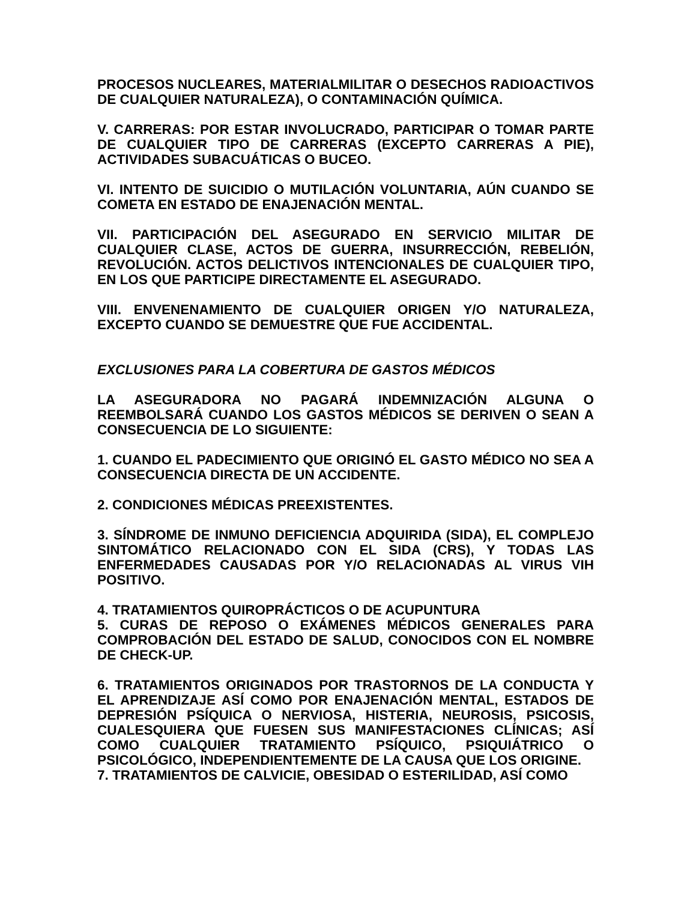PROCESOS NUCLEARES, MATERIALMILITAR O DESECHOS RADIOACTIVOS DE CUALQUIER NATURALEZA), O CONTAMINACIÓN QUÍMICA.
V. CARRERAS: POR ESTAR INVOLUCRADO, PARTICIPAR O TOMAR PARTE DE CUALQUIER TIPO DE CARRERAS (EXCEPTO CARRERAS A PIE), ACTIVIDADES SUBACUÁTICAS O BUCEO.
VI. INTENTO DE SUICIDIO O MUTILACIÓN VOLUNTARIA, AÚN CUANDO SE COMETA EN ESTADO DE ENAJENACIÓN MENTAL.
VII. PARTICIPACIÓN DEL ASEGURADO EN SERVICIO MILITAR DE CUALQUIER CLASE, ACTOS DE GUERRA, INSURRECCIÓN, REBELIÓN, REVOLUCIÓN. ACTOS DELICTIVOS INTENCIONALES DE CUALQUIER TIPO, EN LOS QUE PARTICIPE DIRECTAMENTE EL ASEGURADO.
VIII. ENVENENAMIENTO DE CUALQUIER ORIGEN Y/O NATURALEZA, EXCEPTO CUANDO SE DEMUESTRE QUE FUE ACCIDENTAL.
EXCLUSIONES PARA LA COBERTURA DE GASTOS MÉDICOS
LA ASEGURADORA NO PAGARÁ INDEMNIZACIÓN ALGUNA O REEMBOLSARÁ CUANDO LOS GASTOS MÉDICOS SE DERIVEN O SEAN A CONSECUENCIA DE LO SIGUIENTE:
1. CUANDO EL PADECIMIENTO QUE ORIGINÓ EL GASTO MÉDICO NO SEA A CONSECUENCIA DIRECTA DE UN ACCIDENTE.
2. CONDICIONES MÉDICAS PREEXISTENTES.
3. SÍNDROME DE INMUNO DEFICIENCIA ADQUIRIDA (SIDA), EL COMPLEJO SINTOMÁTICO RELACIONADO CON EL SIDA (CRS), Y TODAS LAS ENFERMEDADES CAUSADAS POR Y/O RELACIONADAS AL VIRUS VIH POSITIVO.
4. TRATAMIENTOS QUIROPRÁCTICOS O DE ACUPUNTURA
5. CURAS DE REPOSO O EXÁMENES MÉDICOS GENERALES PARA COMPROBACIÓN DEL ESTADO DE SALUD, CONOCIDOS CON EL NOMBRE DE CHECK-UP.
6. TRATAMIENTOS ORIGINADOS POR TRASTORNOS DE LA CONDUCTA Y EL APRENDIZAJE ASÍ COMO POR ENAJENACIÓN MENTAL, ESTADOS DE DEPRESIÓN PSÍQUICA O NERVIOSA, HISTERIA, NEUROSIS, PSICOSIS, CUALESQUIERA QUE FUESEN SUS MANIFESTACIONES CLÍNICAS; ASÍ COMO CUALQUIER TRATAMIENTO PSÍQUICO, PSIQUIÁTRICO O PSICOLÓGICO, INDEPENDIENTEMENTE DE LA CAUSA QUE LOS ORIGINE.
7. TRATAMIENTOS DE CALVICIE, OBESIDAD O ESTERILIDAD, ASÍ COMO